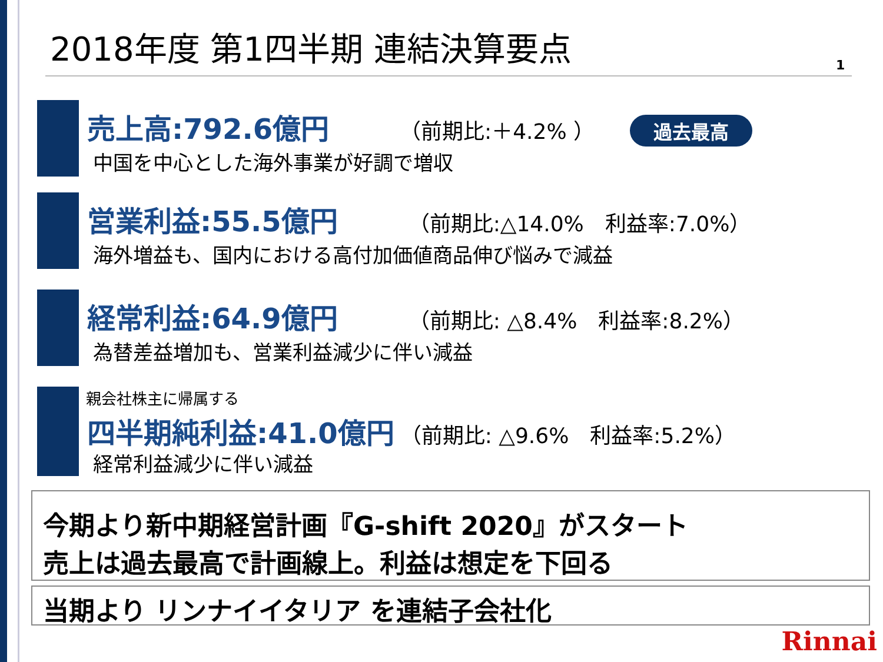2018年度 第1四半期 連結決算要点
1
売上高:792.6億円 （前期比:＋4.2% ） 過去最高
中国を中心とした海外事業が好調で増収
営業利益:55.5億円 （前期比:△14.0%　利益率:7.0%）
海外増益も、国内における高付加価値商品伸び悩みで減益
経常利益:64.9億円 （前期比: △8.4%　利益率:8.2%）
為替差益増加も、営業利益減少に伴い減益
親会社株主に帰属する
四半期純利益:41.0億円 （前期比: △9.6%　利益率:5.2%）
経常利益減少に伴い減益
今期より新中期経営計画『G-shift 2020』がスタート
売上は過去最高で計画線上。利益は想定を下回る
当期より リンナイイタリア を連結子会社化
Rinnai